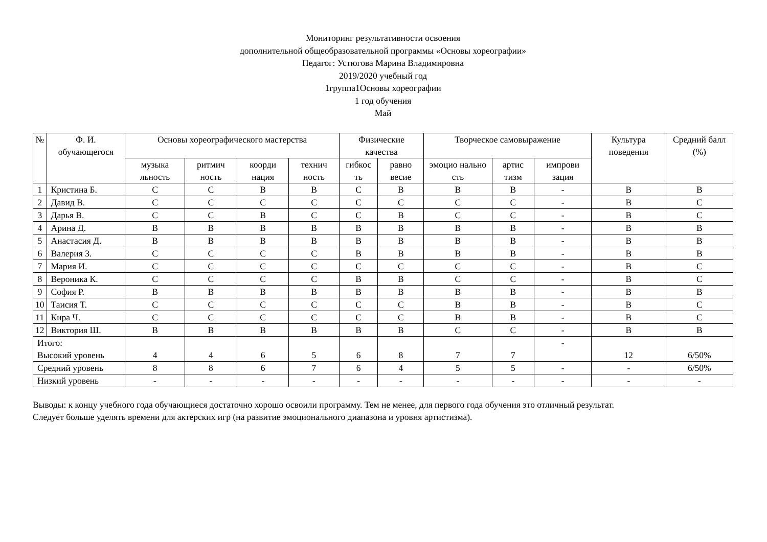Мониторинг результативности освоения
дополнительной общеобразовательной программы «Основы хореографии»
Педагог: Устюгова Марина Владимировна
2019/2020 учебный год
1группа1Основы хореографии
1 год обучения
Май
| № | Ф. И. обучающегося | Основы хореографического мастерства | | | | Физические качества | | Творческое самовыражение | | | Культура поведения | Средний балл (%) |
| --- | --- | --- | --- | --- | --- | --- | --- | --- | --- | --- | --- | --- |
| | | музыка льность | ритмич ность | коорди нация | технич ность | гибкос ть | равно весие | эмоцио нально сть | артис тизм | импрови зация | | |
| 1 | Кристина Б. | С | С | В | В | С | В | В | В | - | В | В |
| 2 | Давид В. | С | С | С | С | С | С | С | С | - | В | С |
| 3 | Дарья В. | С | С | В | С | С | В | С | С | - | В | С |
| 4 | Арина Д. | В | В | В | В | В | В | В | В | - | В | В |
| 5 | Анастасия Д. | В | В | В | В | В | В | В | В | - | В | В |
| 6 | Валерия З. | С | С | С | С | В | В | В | В | - | В | В |
| 7 | Мария И. | С | С | С | С | С | С | С | С | - | В | С |
| 8 | Вероника К. | С | С | С | С | В | В | С | С | - | В | С |
| 9 | София Р. | В | В | В | В | В | В | В | В | - | В | В |
| 10 | Таисия Т. | С | С | С | С | С | С | В | В | - | В | С |
| 11 | Кира Ч. | С | С | С | С | С | С | В | В | - | В | С |
| 12 | Виктория Ш. | В | В | В | В | В | В | С | С | - | В | В |
| Итого: Высокий уровень | | 4 | 4 | 6 | 5 | 6 | 8 | 7 | 7 | - | 12 | 6/50% |
| Средний уровень | | 8 | 8 | 6 | 7 | 6 | 4 | 5 | 5 | - | - | 6/50% |
| Низкий уровень | | - | - | - | - | - | - | - | - | - | - | - |
Выводы: к концу учебного года обучающиеся достаточно хорошо освоили программу. Тем не менее, для первого года обучения это отличный результат.
Следует больше уделять времени для актерских игр (на развитие эмоционального диапазона и уровня артистизма).